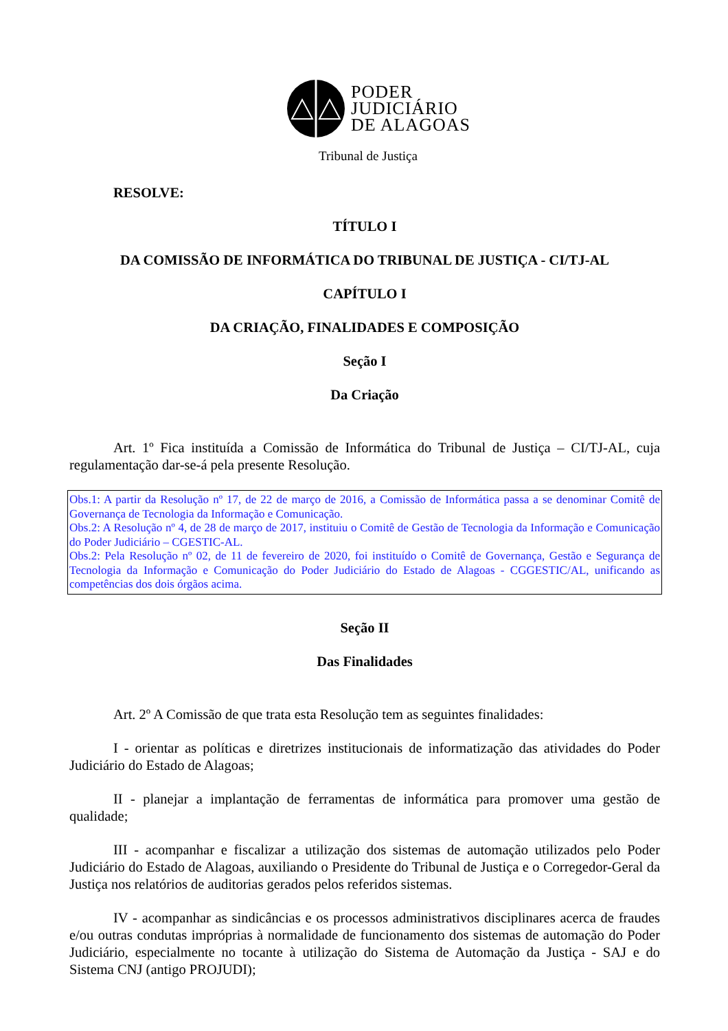PODER
JUDICIÁRIO
DE ALAGOAS
Tribunal de Justiça
RESOLVE:
TÍTULO I
DA COMISSÃO DE INFORMÁTICA DO TRIBUNAL DE JUSTIÇA - CI/TJ-AL
CAPÍTULO I
DA CRIAÇÃO, FINALIDADES E COMPOSIÇÃO
Seção I
Da Criação
Art. 1º Fica instituída a Comissão de Informática do Tribunal de Justiça – CI/TJ-AL, cuja regulamentação dar-se-á pela presente Resolução.
Obs.1: A partir da Resolução nº 17, de 22 de março de 2016, a Comissão de Informática passa a se denominar Comitê de Governança de Tecnologia da Informação e Comunicação.
Obs.2: A Resolução nº 4, de 28 de março de 2017, instituiu o Comitê de Gestão de Tecnologia da Informação e Comunicação do Poder Judiciário – CGESTIC-AL.
Obs.2: Pela Resolução nº 02, de 11 de fevereiro de 2020, foi instituído o Comitê de Governança, Gestão e Segurança de Tecnologia da Informação e Comunicação do Poder Judiciário do Estado de Alagoas - CGGESTIC/AL, unificando as competências dos dois órgãos acima.
Seção II
Das Finalidades
Art. 2º A Comissão de que trata esta Resolução tem as seguintes finalidades:
I - orientar as políticas e diretrizes institucionais de informatização das atividades do Poder Judiciário do Estado de Alagoas;
II - planejar a implantação de ferramentas de informática para promover uma gestão de qualidade;
III - acompanhar e fiscalizar a utilização dos sistemas de automação utilizados pelo Poder Judiciário do Estado de Alagoas, auxiliando o Presidente do Tribunal de Justiça e o Corregedor-Geral da Justiça nos relatórios de auditorias gerados pelos referidos sistemas.
IV - acompanhar as sindicâncias e os processos administrativos disciplinares acerca de fraudes e/ou outras condutas impróprias à normalidade de funcionamento dos sistemas de automação do Poder Judiciário, especialmente no tocante à utilização do Sistema de Automação da Justiça - SAJ e do Sistema CNJ (antigo PROJUDI);